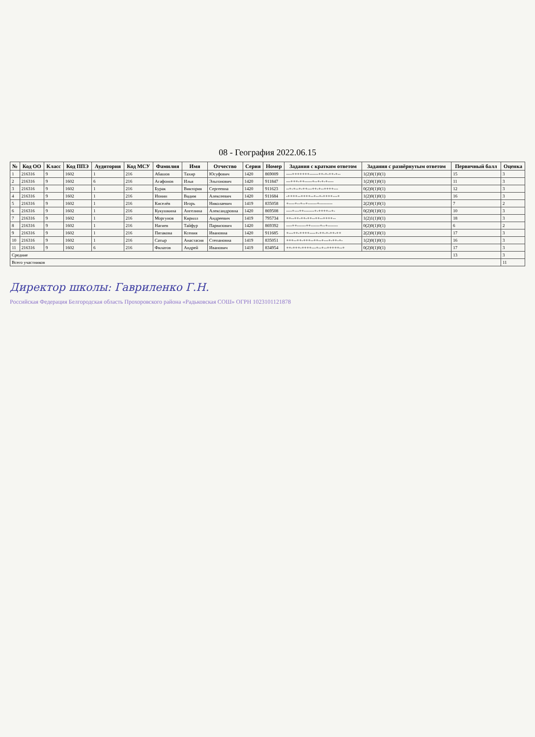08 - География 2022.06.15
| № | Код ОО | Класс | Код ППЭ | Аудитория | Код МСУ | Фамилия | Имя | Отчество | Серия | Номер | Задания с кратким ответом | Задания с развёрнутым ответом | Первичный балл | Оценка |
| --- | --- | --- | --- | --- | --- | --- | --- | --- | --- | --- | --- | --- | --- | --- |
| 1 | 216316 | 9 | 1602 | 1 | 216 | Абашов | Тахир | Юсуфович | 1420 | 869009 | ----+++++++------++-+-++-+-- | 1(2)0(1)0(1) | 15 | 3 |
| 2 | 216316 | 9 | 1602 | 6 | 216 | Агафонов | Илья | Эльтонович | 1420 | 911847 | ---+++-++-----+--+-+-+---- | 1(2)0(1)0(1) | 11 | 3 |
| 3 | 216316 | 9 | 1602 | 1 | 216 | Бурак | Виктория | Сергеевна | 1420 | 911623 | --+-+--+-++---++-+--++++--- | 0(2)0(1)0(1) | 12 | 3 |
| 4 | 216316 | 9 | 1602 | 1 | 216 | Ионин | Вадим | Алексеевич | 1420 | 911684 | -++++--++++--+--+-++++---+ | 1(2)0(1)0(1) | 16 | 3 |
| 5 | 216316 | 9 | 1602 | 1 | 216 | Киселёв | Игорь | Николаевич | 1419 | 835058 | +----+--+--+------+--------- | 2(2)0(1)0(1) | 7 | 2 |
| 6 | 216316 | 9 | 1602 | 1 | 216 | Кукушкина | Ангелина | Александровна | 1420 | 869508 | ----+---++-------+-++++--+- | 0(2)0(1)0(1) | 10 | 3 |
| 7 | 216316 | 9 | 1602 | 1 | 216 | Моргунов | Кирилл | Андреевич | 1419 | 795734 | ++--++-++-++--++--++++-- | 1(2)1(1)0(1) | 18 | 3 |
| 8 | 216316 | 9 | 1602 | 1 | 216 | Нагиев | Тайфур | Парвизович | 1420 | 869392 | ----++------++------+--+------- | 0(2)0(1)0(1) | 6 | 2 |
| 9 | 216316 | 9 | 1602 | 1 | 216 | Пятакова | Ксения | Ивановна | 1420 | 911685 | +---++-++++----+-++-+-++-++ | 2(2)0(1)0(1) | 17 | 3 |
| 10 | 216316 | 9 | 1602 | 1 | 216 | Сатыр | Анастасия | Степановна | 1419 | 835051 | +++--++-+++--++--+---+-++-+- | 1(2)0(1)0(1) | 16 | 3 |
| 11 | 216316 | 9 | 1602 | 6 | 216 | Филатов | Андрей | Иванович | 1419 | 834954 | ++-+++-++++---+--+--+++++--+ | 0(2)0(1)0(1) | 17 | 3 |
| Средние | | | | | | | | | | | | | 13 | 3 |
| Всего участников | | | | | | | | | | | | | | 11 |
Директор школы: Гавриленко Г.Н.
Российская Федерация Белгородская область Прохоровского района «Радьковская СОШ» ОГРН 1023101121878